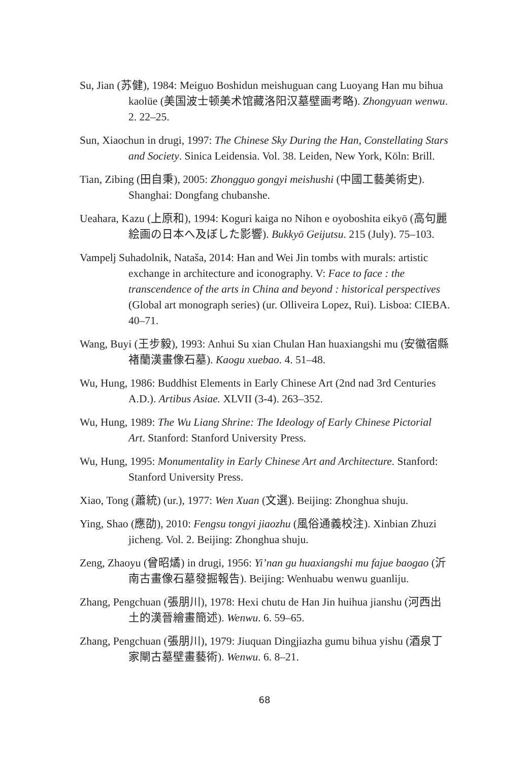Su, Jian (苏健), 1984: Meiguo Boshidun meishuguan cang Luoyang Han mu bihua kaolüe (美国波士顿美术馆藏洛阳汉墓壁画考略). Zhongyuan wenwu. 2. 22–25.
Sun, Xiaochun in drugi, 1997: The Chinese Sky During the Han, Constellating Stars and Society. Sinica Leidensia. Vol. 38. Leiden, New York, Köln: Brill.
Tian, Zibing (田自秉), 2005: Zhongguo gongyi meishushi (中國工藝美術史). Shanghai: Dongfang chubanshe.
Ueahara, Kazu (上原和), 1994: Koguri kaiga no Nihon e oyoboshita eikyō (高句麗絵画の日本へ及ぼした影響). Bukkyō Geijutsu. 215 (July). 75–103.
Vampelj Suhadolnik, Nataša, 2014: Han and Wei Jin tombs with murals: artistic exchange in architecture and iconography. V: Face to face : the transcendence of the arts in China and beyond : historical perspectives (Global art monograph series) (ur. Olliveira Lopez, Rui). Lisboa: CIEBA. 40–71.
Wang, Buyi (王步毅), 1993: Anhui Su xian Chulan Han huaxiangshi mu (安徽宿縣褚蘭漢畫像石墓). Kaogu xuebao. 4. 51–48.
Wu, Hung, 1986: Buddhist Elements in Early Chinese Art (2nd nad 3rd Centuries A.D.). Artibus Asiae. XLVII (3-4). 263–352.
Wu, Hung, 1989: The Wu Liang Shrine: The Ideology of Early Chinese Pictorial Art. Stanford: Stanford University Press.
Wu, Hung, 1995: Monumentality in Early Chinese Art and Architecture. Stanford: Stanford University Press.
Xiao, Tong (蕭統) (ur.), 1977: Wen Xuan (文選). Beijing: Zhonghua shuju.
Ying, Shao (應劭), 2010: Fengsu tongyi jiaozhu (風俗通義校注). Xinbian Zhuzi jicheng. Vol. 2. Beijing: Zhonghua shuju.
Zeng, Zhaoyu (曾昭燏) in drugi, 1956: Yi’nan gu huaxiangshi mu fajue baogao (沂南古畫像石墓發掘報告). Beijing: Wenhuabu wenwu guanliju.
Zhang, Pengchuan (張朋川), 1978: Hexi chutu de Han Jin huihua jianshu (河西出土的漢晉繪畫簡述). Wenwu. 6. 59–65.
Zhang, Pengchuan (張朋川), 1979: Jiuquan Dingjiazha gumu bihua yishu (酒泉丁家閘古墓壁畫藝術). Wenwu. 6. 8–21.
68